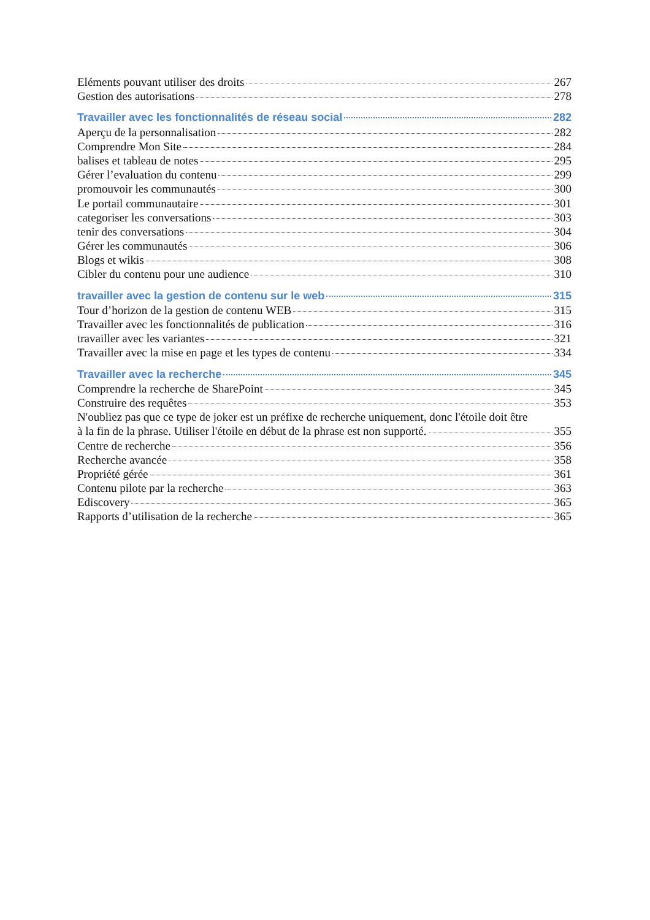Eléments pouvant utiliser des droits 267
Gestion des autorisations 278
Travailler avec les fonctionnalités de réseau social 282
Aperçu de la personnalisation 282
Comprendre Mon Site 284
balises et tableau de notes 295
Gérer l’evaluation du contenu 299
promouvoir les communautés 300
Le portail communautaire 301
categoriser les conversations 303
tenir des conversations 304
Gérer les communautés 306
Blogs et wikis 308
Cibler du contenu pour une audience 310
travailler avec la gestion de contenu sur le web 315
Tour d’horizon de la gestion de contenu WEB 315
Travailler avec les fonctionnalités de publication 316
travailler avec les variantes 321
Travailler avec la mise en page et les types de contenu 334
Travailler avec la recherche 345
Comprendre la recherche de SharePoint 345
Construire des requêtes 353
N'oubliez pas que ce type de joker est un préfixe de recherche uniquement, donc l'étoile doit être
à la fin de la phrase. Utiliser l'étoile en début de la phrase est non supporté. 355
Centre de recherche 356
Recherche avancée 358
Propriété gérée 361
Contenu pilote par la recherche 363
Ediscovery 365
Rapports d’utilisation de la recherche 365